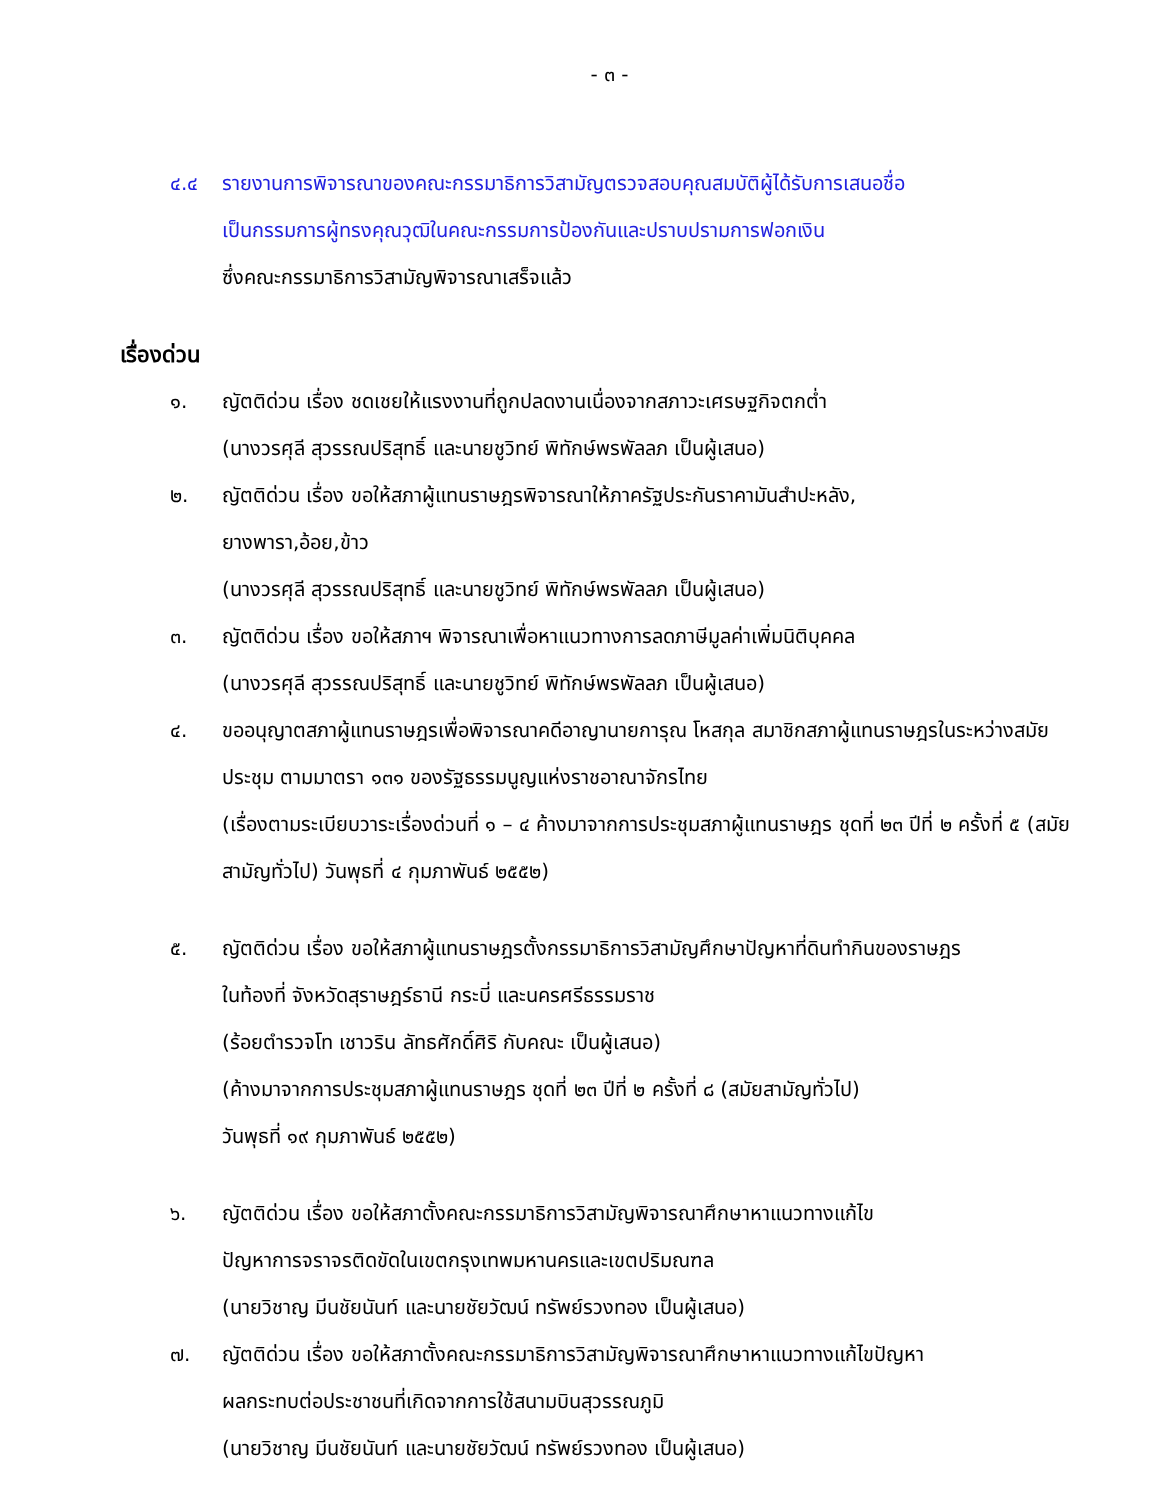- ๓ -
๔.๔ รายงานการพิจารณาของคณะกรรมาธิการวิสามัญตรวจสอบคุณสมบัติผู้ได้รับการเสนอชื่อ
เป็นกรรมการผู้ทรงคุณวุฒิในคณะกรรมการป้องกันและปราบปรามการฟอกเงิน
ซึ่งคณะกรรมาธิการวิสามัญพิจารณาเสร็จแล้ว
เรื่องด่วน
๑. ญัตติด่วน เรื่อง ชดเชยให้แรงงานที่ถูกปลดงานเนื่องจากสภาวะเศรษฐกิจตกต่ำ
(นางวรศุลี สุวรรณปริสุทธิ์ และนายชูวิทย์ พิทักษ์พรพัลลภ เป็นผู้เสนอ)
๒. ญัตติด่วน เรื่อง ขอให้สภาผู้แทนราษฎรพิจารณาให้ภาครัฐประกันราคามันสำปะหลัง,
ยางพารา,อ้อย,ข้าว
(นางวรศุลี สุวรรณปริสุทธิ์ และนายชูวิทย์ พิทักษ์พรพัลลภ เป็นผู้เสนอ)
๓. ญัตติด่วน เรื่อง ขอให้สภาฯ พิจารณาเพื่อหาแนวทางการลดภาษีมูลค่าเพิ่มนิติบุคคล
(นางวรศุลี สุวรรณปริสุทธิ์ และนายชูวิทย์ พิทักษ์พรพัลลภ เป็นผู้เสนอ)
๔. ขออนุญาตสภาผู้แทนราษฎรเพื่อพิจารณาคดีอาญานายการุณ โหสกุล สมาชิกสภาผู้แทนราษฎรในระหว่างสมัยประชุม ตามมาตรา ๑๓๑ ของรัฐธรรมนูญแห่งราชอาณาจักรไทย
(เรื่องตามระเบียบวาระเรื่องด่วนที่ ๑ – ๔ ค้างมาจากการประชุมสภาผู้แทนราษฎร ชุดที่ ๒๓ ปีที่ ๒ ครั้งที่ ๕ (สมัยสามัญทั่วไป) วันพุธที่ ๔ กุมภาพันธ์ ๒๕๕๒)
๕. ญัตติด่วน เรื่อง ขอให้สภาผู้แทนราษฎรตั้งกรรมาธิการวิสามัญศึกษาปัญหาที่ดินทำกินของราษฎร
ในท้องที่ จังหวัดสุราษฎร์ธานี กระบี่ และนครศรีธรรมราช
(ร้อยตำรวจโท เชาวริน ลัทธศักดิ์ศิริ กับคณะ เป็นผู้เสนอ)
(ค้างมาจากการประชุมสภาผู้แทนราษฎร ชุดที่ ๒๓ ปีที่ ๒ ครั้งที่ ๘ (สมัยสามัญทั่วไป)
วันพุธที่ ๑๙ กุมภาพันธ์ ๒๕๕๒)
๖. ญัตติด่วน เรื่อง ขอให้สภาตั้งคณะกรรมาธิการวิสามัญพิจารณาศึกษาหาแนวทางแก้ไข
ปัญหาการจราจรติดขัดในเขตกรุงเทพมหานครและเขตปริมณฑล
(นายวิชาญ มีนชัยนันท์ และนายชัยวัฒน์ ทรัพย์รวงทอง เป็นผู้เสนอ)
๗. ญัตติด่วน เรื่อง ขอให้สภาตั้งคณะกรรมาธิการวิสามัญพิจารณาศึกษาหาแนวทางแก้ไขปัญหา
ผลกระทบต่อประชาชนที่เกิดจากการใช้สนามบินสุวรรณภูมิ
(นายวิชาญ มีนชัยนันท์ และนายชัยวัฒน์ ทรัพย์รวงทอง เป็นผู้เสนอ)